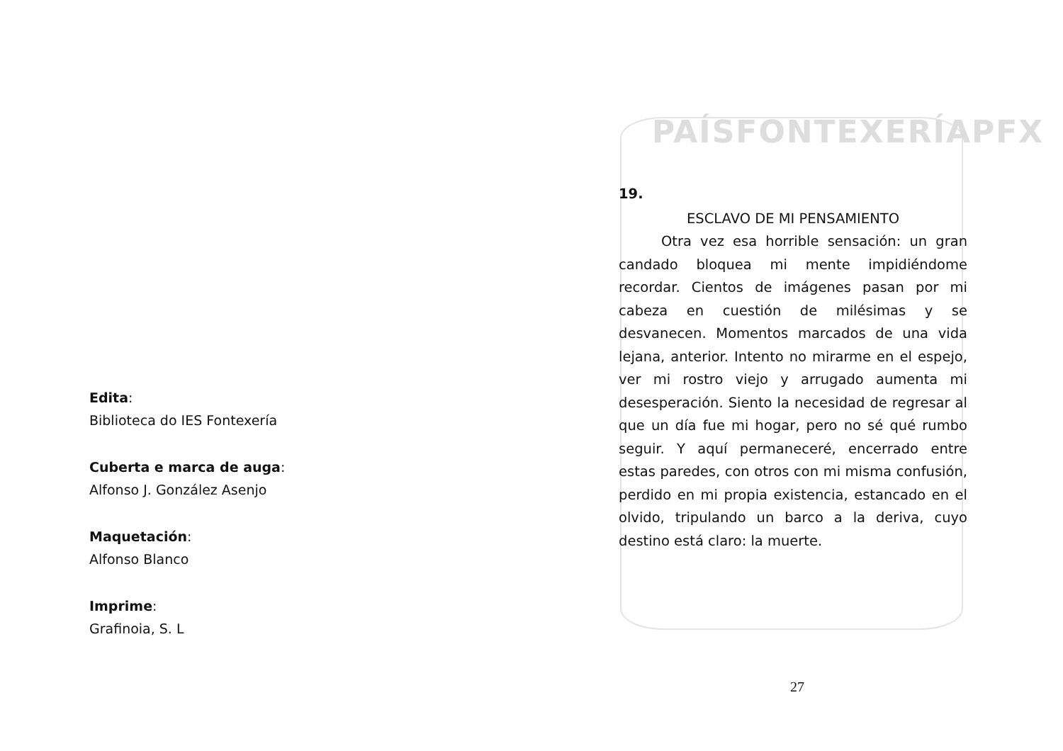Edita:
Biblioteca do IES Fontexería
Cuberta e marca de auga:
Alfonso J. González Asenjo
Maquetación:
Alfonso Blanco
Imprime:
Grafinoia, S. L
PAÍSFONTEXERÍAPFX
19.
ESCLAVO DE MI PENSAMIENTO
Otra vez esa horrible sensación: un gran candado bloquea mi mente impidiéndome recordar. Cientos de imágenes pasan por mi cabeza en cuestión de milésimas y se desvanecen. Momentos marcados de una vida lejana, anterior. Intento no mirarme en el espejo, ver mi rostro viejo y arrugado aumenta mi desesperación. Siento la necesidad de regresar al que un día fue mi hogar, pero no sé qué rumbo seguir. Y aquí permaneceré, encerrado entre estas paredes, con otros con mi misma confusión, perdido en mi propia existencia, estancado en el olvido, tripulando un barco a la deriva, cuyo destino está claro: la muerte.
27